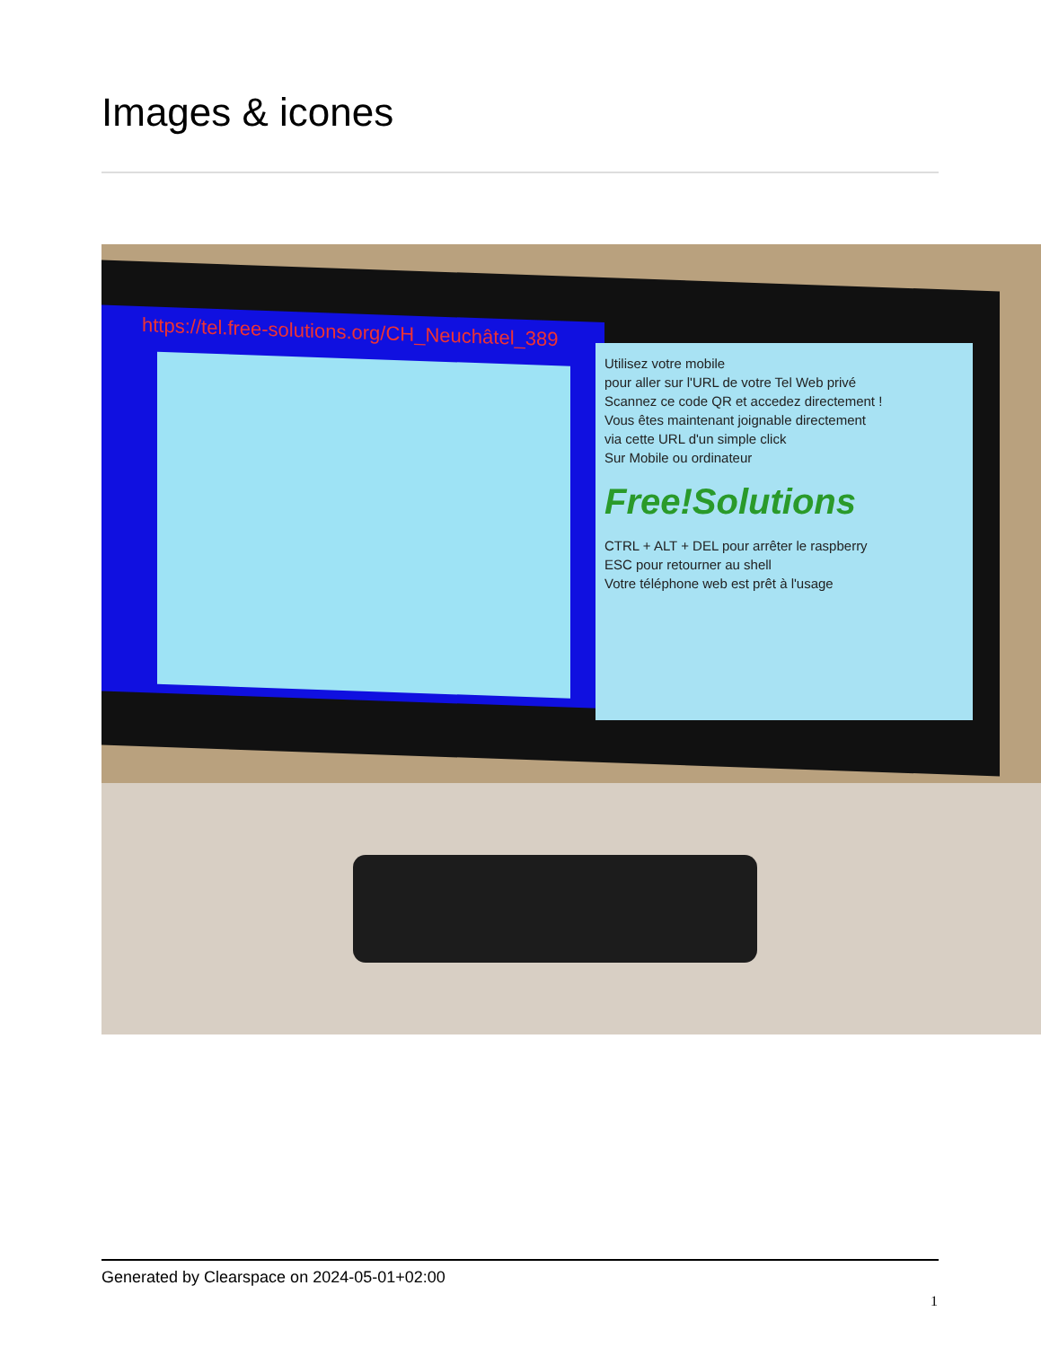Images & icones
https://tel.free-solutions.org/CH_Neuchâtel_389
Utilisez votre mobile
pour aller sur l'URL de votre Tel Web privé
Scannez ce code QR et accedez directement !
Vous êtes maintenant joignable directement
via cette URL d'un simple click
Sur Mobile ou ordinateur
Free!Solutions
CTRL + ALT + DEL pour arrêter le raspberry
ESC pour retourner au shell
Votre téléphone web est prêt à l'usage
Generated by Clearspace on 2024-05-01+02:00
1